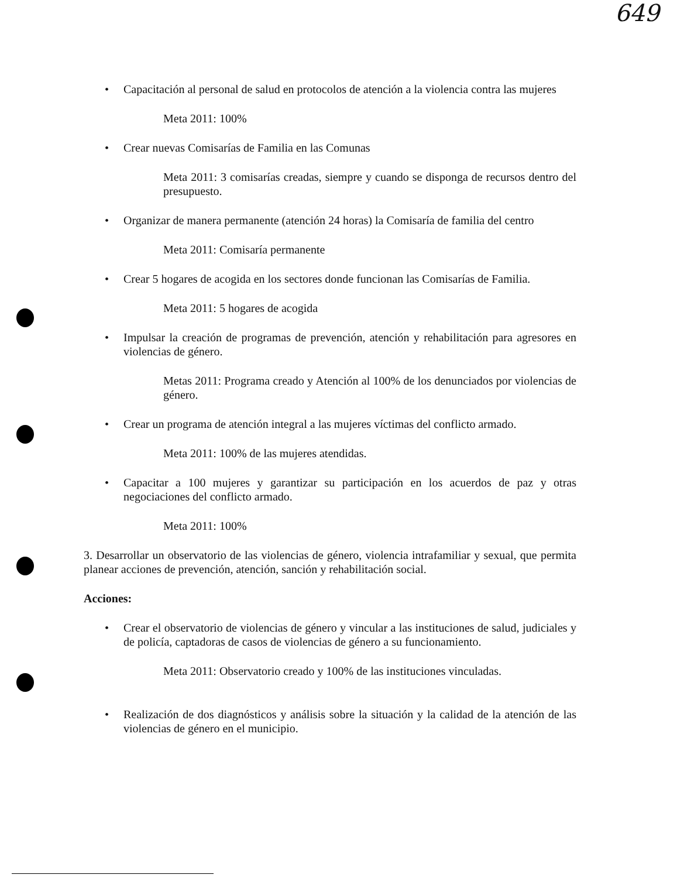649
• Capacitación al personal de salud en protocolos de atención a la violencia contra las mujeres
Meta 2011: 100%
• Crear nuevas Comisarías de Familia en las Comunas
Meta 2011: 3 comisarías creadas, siempre y cuando se disponga de recursos dentro del presupuesto.
• Organizar de manera permanente (atención 24 horas) la Comisaría de familia del centro
Meta 2011: Comisaría permanente
• Crear 5 hogares de acogida en los sectores donde funcionan las Comisarías de Familia.
Meta 2011: 5 hogares de acogida
• Impulsar la creación de programas de prevención, atención y rehabilitación para agresores en violencias de género.
Metas 2011: Programa creado y Atención al 100% de los denunciados por violencias de género.
• Crear un programa de atención integral a las mujeres víctimas del conflicto armado.
Meta 2011: 100% de las mujeres atendidas.
• Capacitar a 100 mujeres y garantizar su participación en los acuerdos de paz y otras negociaciones del conflicto armado.
Meta 2011: 100%
3. Desarrollar un observatorio de las violencias de género, violencia intrafamiliar y sexual, que permita planear acciones de prevención, atención, sanción y rehabilitación social.
Acciones:
• Crear el observatorio de violencias de género y vincular a las instituciones de salud, judiciales y de policía, captadoras de casos de violencias de género a su funcionamiento.
Meta 2011: Observatorio creado y 100% de las instituciones vinculadas.
• Realización de dos diagnósticos y análisis sobre la situación y la calidad de la atención de las violencias de género en el municipio.